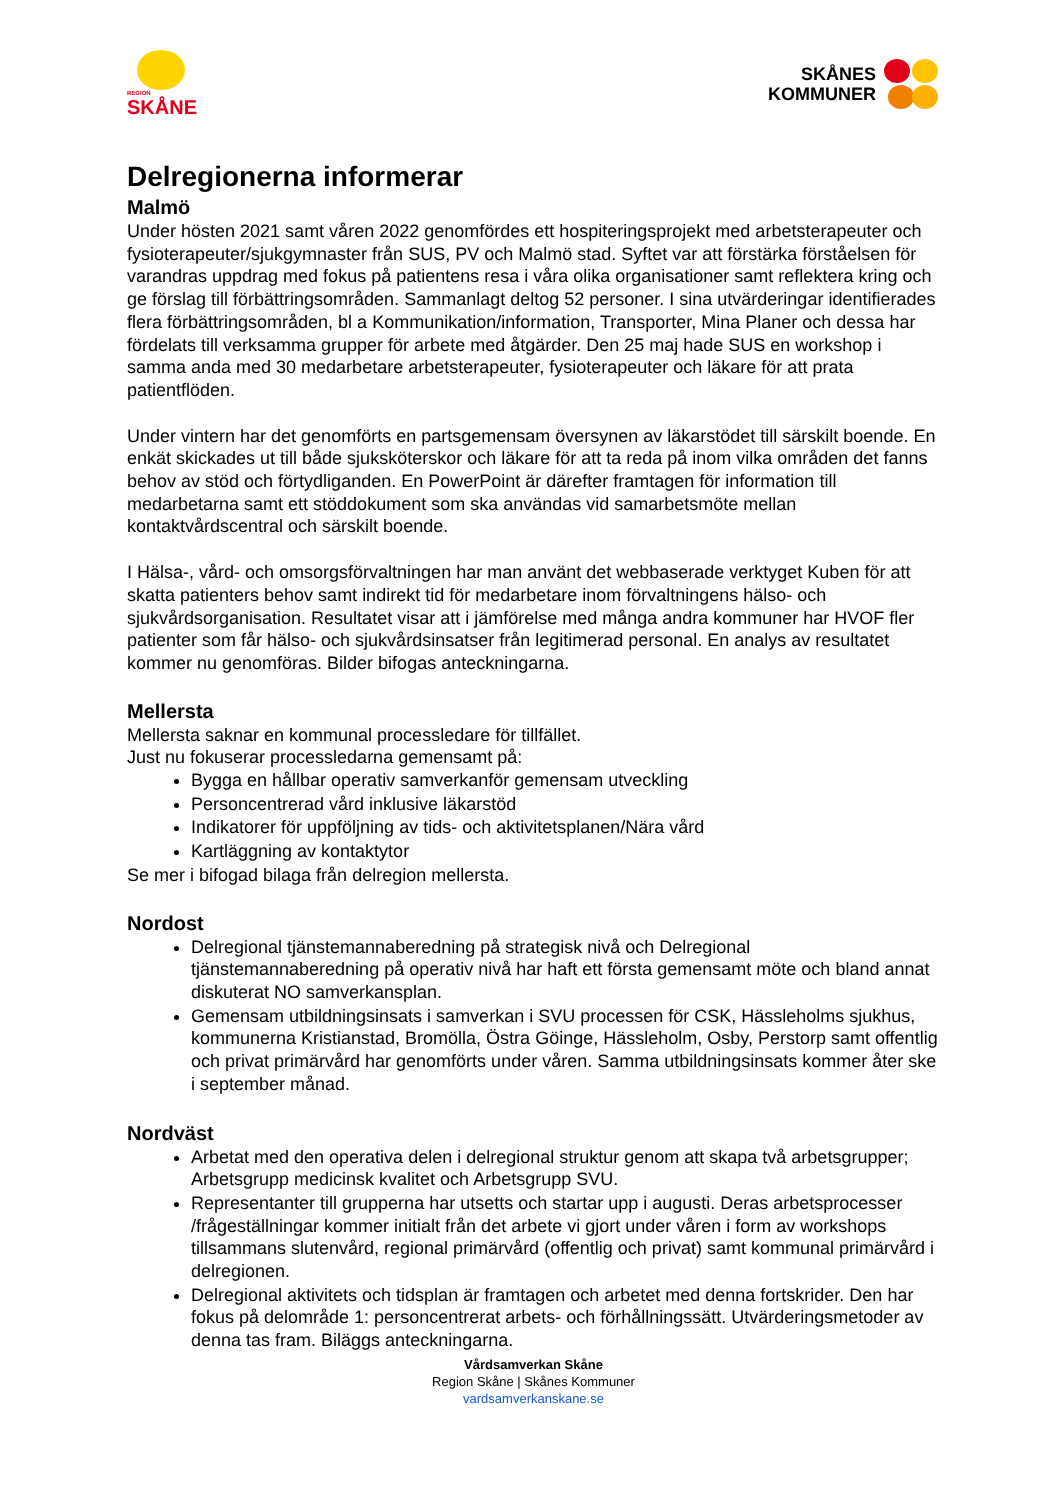REGION
SKÅNE
SKÅNES
KOMMUNER
Delregionerna informerar
Malmö
Under hösten 2021 samt våren 2022 genomfördes ett hospiteringsprojekt med arbetsterapeuter och fysioterapeuter/sjukgymnaster från SUS, PV och Malmö stad. Syftet var att förstärka förståelsen för varandras uppdrag med fokus på patientens resa i våra olika organisationer samt reflektera kring och ge förslag till förbättringsområden. Sammanlagt deltog 52 personer. I sina utvärderingar identifierades flera förbättringsområden, bl a Kommunikation/information, Transporter, Mina Planer och dessa har fördelats till verksamma grupper för arbete med åtgärder. Den 25 maj hade SUS en workshop i samma anda med 30 medarbetare arbetsterapeuter, fysioterapeuter och läkare för att prata patientflöden.
Under vintern har det genomförts en partsgemensam översynen av läkarstödet till särskilt boende. En enkät skickades ut till både sjuksköterskor och läkare för att ta reda på inom vilka områden det fanns behov av stöd och förtydliganden. En PowerPoint är därefter framtagen för information till medarbetarna samt ett stöddokument som ska användas vid samarbetsmöte mellan kontaktvårdscentral och särskilt boende.
I Hälsa-, vård- och omsorgsförvaltningen har man använt det webbaserade verktyget Kuben för att skatta patienters behov samt indirekt tid för medarbetare inom förvaltningens hälso- och sjukvårdsorganisation. Resultatet visar att i jämförelse med många andra kommuner har HVOF fler patienter som får hälso- och sjukvårdsinsatser från legitimerad personal. En analys av resultatet kommer nu genomföras. Bilder bifogas anteckningarna.
Mellersta
Mellersta saknar en kommunal processledare för tillfället.
Just nu fokuserar processledarna gemensamt på:
Bygga en hållbar operativ samverkanför gemensam utveckling
Personcentrerad vård inklusive läkarstöd
Indikatorer för uppföljning av tids- och aktivitetsplanen/Nära vård
Kartläggning av kontaktytor
Se mer i bifogad bilaga från delregion mellersta.
Nordost
Delregional tjänstemannaberedning på strategisk nivå och Delregional tjänstemannaberedning på operativ nivå har haft ett första gemensamt möte och bland annat diskuterat NO samverkansplan.
Gemensam utbildningsinsats i samverkan i SVU processen för CSK, Hässleholms sjukhus, kommunerna Kristianstad, Bromölla, Östra Göinge, Hässleholm, Osby, Perstorp samt offentlig och privat primärvård har genomförts under våren. Samma utbildningsinsats kommer åter ske i september månad.
Nordväst
Arbetat med den operativa delen i delregional struktur genom att skapa två arbetsgrupper; Arbetsgrupp medicinsk kvalitet och Arbetsgrupp SVU.
Representanter till grupperna har utsetts och startar upp i augusti. Deras arbetsprocesser /frågeställningar kommer initialt från det arbete vi gjort under våren i form av workshops tillsammans slutenvård, regional primärvård (offentlig och privat) samt kommunal primärvård i delregionen.
Delregional aktivitets och tidsplan är framtagen och arbetet med denna fortskrider. Den har fokus på delområde 1: personcentrerat arbets- och förhållningssätt. Utvärderingsmetoder av denna tas fram. Biläggs anteckningarna.
Vårdsamverkan Skåne
Region Skåne | Skånes Kommuner
vardsamverkanskane.se